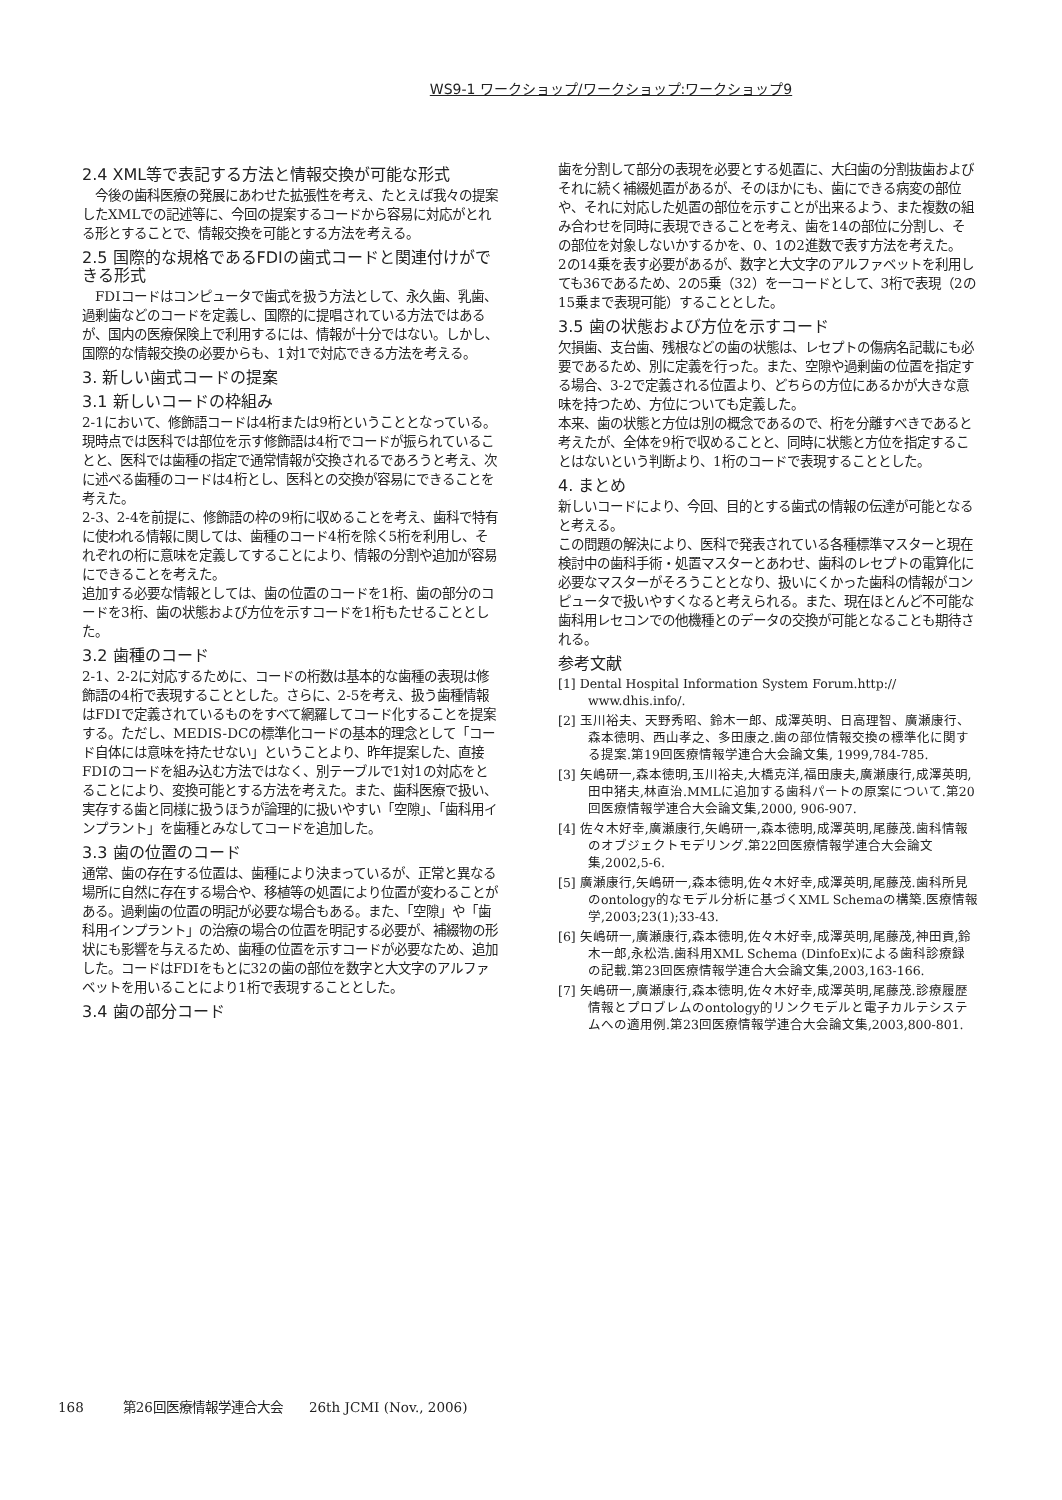WS9-1 ワークショップ/ワークショップ:ワークショップ9
2.4 XML等で表記する方法と情報交換が可能な形式
　今後の歯科医療の発展にあわせた拡張性を考え、たとえば我々の提案したXMLでの記述等に、今回の提案するコードから容易に対応がとれる形とすることで、情報交換を可能とする方法を考える。
2.5 国際的な規格であるFDIの歯式コードと関連付けができる形式
　FDIコードはコンピュータで歯式を扱う方法として、永久歯、乳歯、過剰歯などのコードを定義し、国際的に提唱されている方法ではあるが、国内の医療保険上で利用するには、情報が十分ではない。しかし、国際的な情報交換の必要からも、1対1で対応できる方法を考える。
3. 新しい歯式コードの提案
3.1 新しいコードの枠組み
2-1において、修飾語コードは4桁または9桁ということとなっている。現時点では医科では部位を示す修飾語は4桁でコードが振られていることと、医科では歯種の指定で通常情報が交換されるであろうと考え、次に述べる歯種のコードは4桁とし、医科との交換が容易にできることを考えた。
2-3、2-4を前提に、修飾語の枠の9桁に収めることを考え、歯科で特有に使われる情報に関しては、歯種のコード4桁を除く5桁を利用し、それぞれの桁に意味を定義してすることにより、情報の分割や追加が容易にできることを考えた。
追加する必要な情報としては、歯の位置のコードを1桁、歯の部分のコードを3桁、歯の状態および方位を示すコードを1桁もたせることとした。
3.2 歯種のコード
2-1、2-2に対応するために、コードの桁数は基本的な歯種の表現は修飾語の4桁で表現することとした。さらに、2-5を考え、扱う歯種情報はFDIで定義されているものをすべて網羅してコード化することを提案する。ただし、MEDIS-DCの標準化コードの基本的理念として「コード自体には意味を持たせない」ということより、昨年提案した、直接FDIのコードを組み込む方法ではなく、別テーブルで1対1の対応をとることにより、変換可能とする方法を考えた。また、歯科医療で扱い、実存する歯と同様に扱うほうが論理的に扱いやすい「空隙」、「歯科用インプラント」を歯種とみなしてコードを追加した。
3.3 歯の位置のコード
通常、歯の存在する位置は、歯種により決まっているが、正常と異なる場所に自然に存在する場合や、移植等の処置により位置が変わることがある。過剰歯の位置の明記が必要な場合もある。また、「空隙」や「歯科用インプラント」の治療の場合の位置を明記する必要が、補綴物の形状にも影響を与えるため、歯種の位置を示すコードが必要なため、追加した。コードはFDIをもとに32の歯の部位を数字と大文字のアルファベットを用いることにより1桁で表現することとした。
3.4 歯の部分コード
歯を分割して部分の表現を必要とする処置に、大臼歯の分割抜歯およびそれに続く補綴処置があるが、そのほかにも、歯にできる病変の部位や、それに対応した処置の部位を示すことが出来るよう、また複数の組み合わせを同時に表現できることを考え、歯を14の部位に分割し、その部位を対象しないかするかを、0、1の2進数で表す方法を考えた。
2の14乗を表す必要があるが、数字と大文字のアルファベットを利用しても36であるため、2の5乗（32）を一コードとして、3桁で表現（2の15乗まで表現可能）することとした。
3.5 歯の状態および方位を示すコード
欠損歯、支台歯、残根などの歯の状態は、レセプトの傷病名記載にも必要であるため、別に定義を行った。また、空隙や過剰歯の位置を指定する場合、3-2で定義される位置より、どちらの方位にあるかが大きな意味を持つため、方位についても定義した。
本来、歯の状態と方位は別の概念であるので、桁を分離すべきであると考えたが、全体を9桁で収めることと、同時に状態と方位を指定することはないという判断より、1桁のコードで表現することとした。
4. まとめ
新しいコードにより、今回、目的とする歯式の情報の伝達が可能となると考える。
この問題の解決により、医科で発表されている各種標準マスターと現在検討中の歯科手術・処置マスターとあわせ、歯科のレセプトの電算化に必要なマスターがそろうこととなり、扱いにくかった歯科の情報がコンピュータで扱いやすくなると考えられる。また、現在ほとんど不可能な歯科用レセコンでの他機種とのデータの交換が可能となることも期待される。
参考文献
[1] Dental Hospital Information System Forum.http:// www.dhis.info/.
[2] 玉川裕夫、天野秀昭、鈴木一郎、成澤英明、日高理智、廣瀬康行、森本徳明、西山孝之、多田康之.歯の部位情報交換の標準化に関する提案.第19回医療情報学連合大会論文集, 1999,784-785.
[3] 矢嶋研一,森本徳明,玉川裕夫,大橋克洋,福田康夫,廣瀬康行,成澤英明,田中猪夫,林直治.MMLに追加する歯科パートの原案について.第20回医療情報学連合大会論文集,2000, 906-907.
[4] 佐々木好幸,廣瀬康行,矢嶋研一,森本徳明,成澤英明,尾藤茂.歯科情報のオブジェクトモデリング.第22回医療情報学連合大会論文集,2002,5-6.
[5] 廣瀬康行,矢嶋研一,森本徳明,佐々木好幸,成澤英明,尾藤茂.歯科所見のontology的なモデル分析に基づくXML Schemaの構築.医療情報学,2003;23(1);33-43.
[6] 矢嶋研一,廣瀬康行,森本徳明,佐々木好幸,成澤英明,尾藤茂,神田貢,鈴木一郎,永松浩.歯科用XML Schema (DinfoEx)による歯科診療録の記載.第23回医療情報学連合大会論文集,2003,163-166.
[7] 矢嶋研一,廣瀬康行,森本徳明,佐々木好幸,成澤英明,尾藤茂.診療履歴情報とプロブレムのontology的リンクモデルと電子カルテシステムへの適用例.第23回医療情報学連合大会論文集,2003,800-801.
168　　　第26回医療情報学連合大会　　26th JCMI (Nov., 2006)